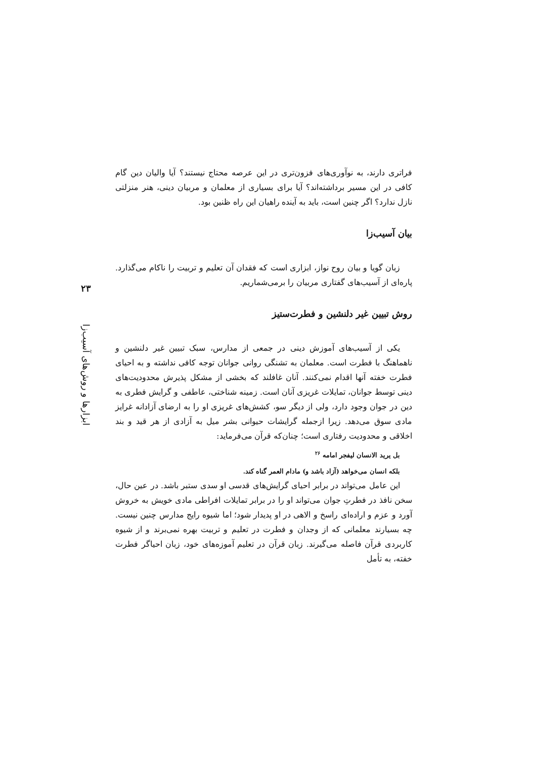۲۳
ابزارها و روش‌های آسیب‌زا
فراتری دارند، به نوآوری‌های فزون‌تری در این عرصه محتاج نیستند؟ آیا والیان دین گام کافی در این مسیر برداشته‌اند؟ آیا برای بسیاری از معلمان و مربیان دینی، هنر منزلتی نازل ندارد؟ اگر چنین است، باید به آینده راهیان این راه ظنین بود.
بیان آسیب‌زا
زبان گویا و بیان روح نواز، ابزاری است که فقدان آن تعلیم و تربیت را ناکام می‌گذارد. پاره‌ای از آسیب‌های گفتاری مربیان را برمی‌شماریم.
روش تبیین غیر دلنشین و فطرت‌ستیز
یکی از آسیب‌های آموزش دینی در جمعی از مدارس، سبک تبیین غیر دلنشین و ناهماهنگ با فطرت است. معلمان به تشنگی روانی جوانان توجه کافی نداشته و به احیای فطرت خفته آنها اقدام نمی‌کنند. آنان غافلند که بخشی از مشکل پذیرش محدودیت‌های دینی توسط جوانان، تمایلات غریزی آنان است. زمینه شناختی، عاطفی و گرایش فطری به دین در جوان وجود دارد، ولی از دیگر سو، کشش‌های غریزی او را به ارضای آزادانه غرایز مادی سوق می‌دهد. زیرا ازجمله گرایشات حیوانی بشر میل به آزادی از هر قید و بند اخلاقی و محدودیت رفتاری است؛ چنان‌که قرآن می‌فرماید:
بل یرید الانسان لیفجر امامه <sup>۲۶</sup>
بلکه انسان می‌خواهد (آزاد باشد و) مادام العمر گناه کند.
این عامل می‌تواند در برابر احیای گرایش‌های قدسی او سدی ستبر باشد. در عین حال، سخن نافذ در فطرتِ جوان می‌تواند او را در برابر تمایلات افراطی مادی خویش به خروش آورد و عزم و اراده‌ای راسخ و الاهی در او پدیدار شود؛ اما شیوه رایج مدارس چنین نیست. چه بسیارند معلمانی که از وجدان و فطرت در تعلیم و تربیت بهره نمی‌برند و از شیوه کاربردی قرآن فاصله می‌گیرند. زبان قرآن در تعلیم آموزه‌های خود، زبان احیاگر فطرت خفته، به تأمل